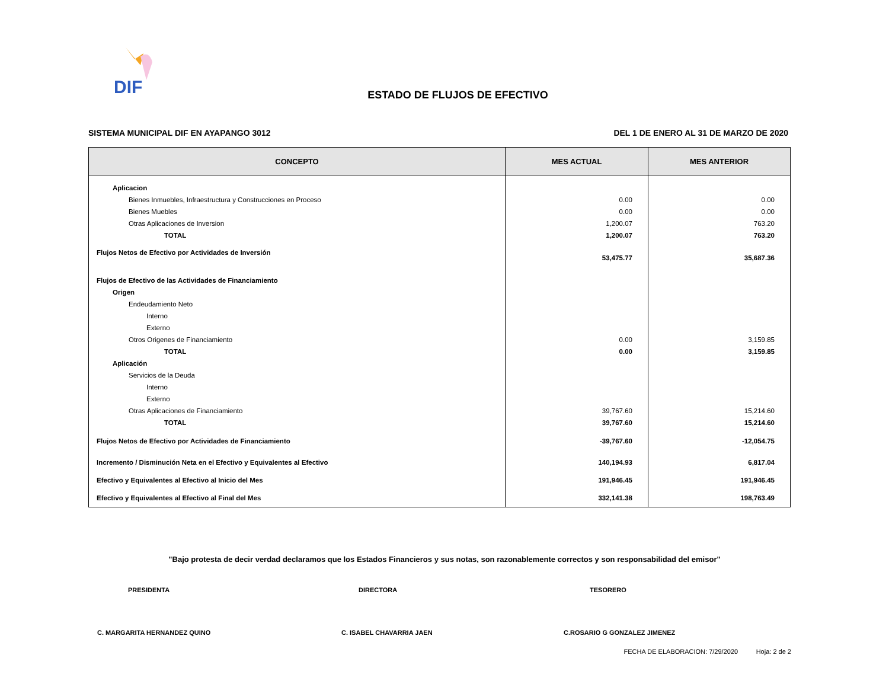DIF
ESTADO DE FLUJOS DE EFECTIVO
SISTEMA MUNICIPAL DIF EN AYAPANGO 3012 DEL 1 DE ENERO AL 31 DE MARZO DE 2020
| CONCEPTO | MES ACTUAL | MES ANTERIOR |
| --- | --- | --- |
| Aplicacion | | |
| Bienes Inmuebles, Infraestructura y Construcciones en Proceso | 0.00 | 0.00 |
| Bienes Muebles | 0.00 | 0.00 |
| Otras Aplicaciones de Inversion | 1,200.07 | 763.20 |
| TOTAL | 1,200.07 | 763.20 |
| Flujos Netos de Efectivo por Actividades de Inversión | 53,475.77 | 35,687.36 |
| Flujos de Efectivo de las Actividades de Financiamiento | | |
| Origen | | |
| Endeudamiento Neto | | |
| Interno | | |
| Externo | | |
| Otros Origenes de Financiamiento | 0.00 | 3,159.85 |
| TOTAL | 0.00 | 3,159.85 |
| Aplicación | | |
| Servicios de la Deuda | | |
| Interno | | |
| Externo | | |
| Otras Aplicaciones de Financiamiento | 39,767.60 | 15,214.60 |
| TOTAL | 39,767.60 | 15,214.60 |
| Flujos Netos de Efectivo por Actividades de Financiamiento | -39,767.60 | -12,054.75 |
| Incremento / Disminución Neta en el Efectivo y Equivalentes al Efectivo | 140,194.93 | 6,817.04 |
| Efectivo y Equivalentes al Efectivo al Inicio del Mes | 191,946.45 | 191,946.45 |
| Efectivo y Equivalentes al Efectivo al Final del Mes | 332,141.38 | 198,763.49 |
"Bajo protesta de decir verdad declaramos que los Estados Financieros y sus notas, son razonablemente correctos y son responsabilidad del emisor"
PRESIDENTA DIRECTORA TESORERO
C. MARGARITA HERNANDEZ QUINO C. ISABEL CHAVARRIA JAEN C.ROSARIO G GONZALEZ JIMENEZ
FECHA DE ELABORACION: 7/29/2020 Hoja: 2 de 2